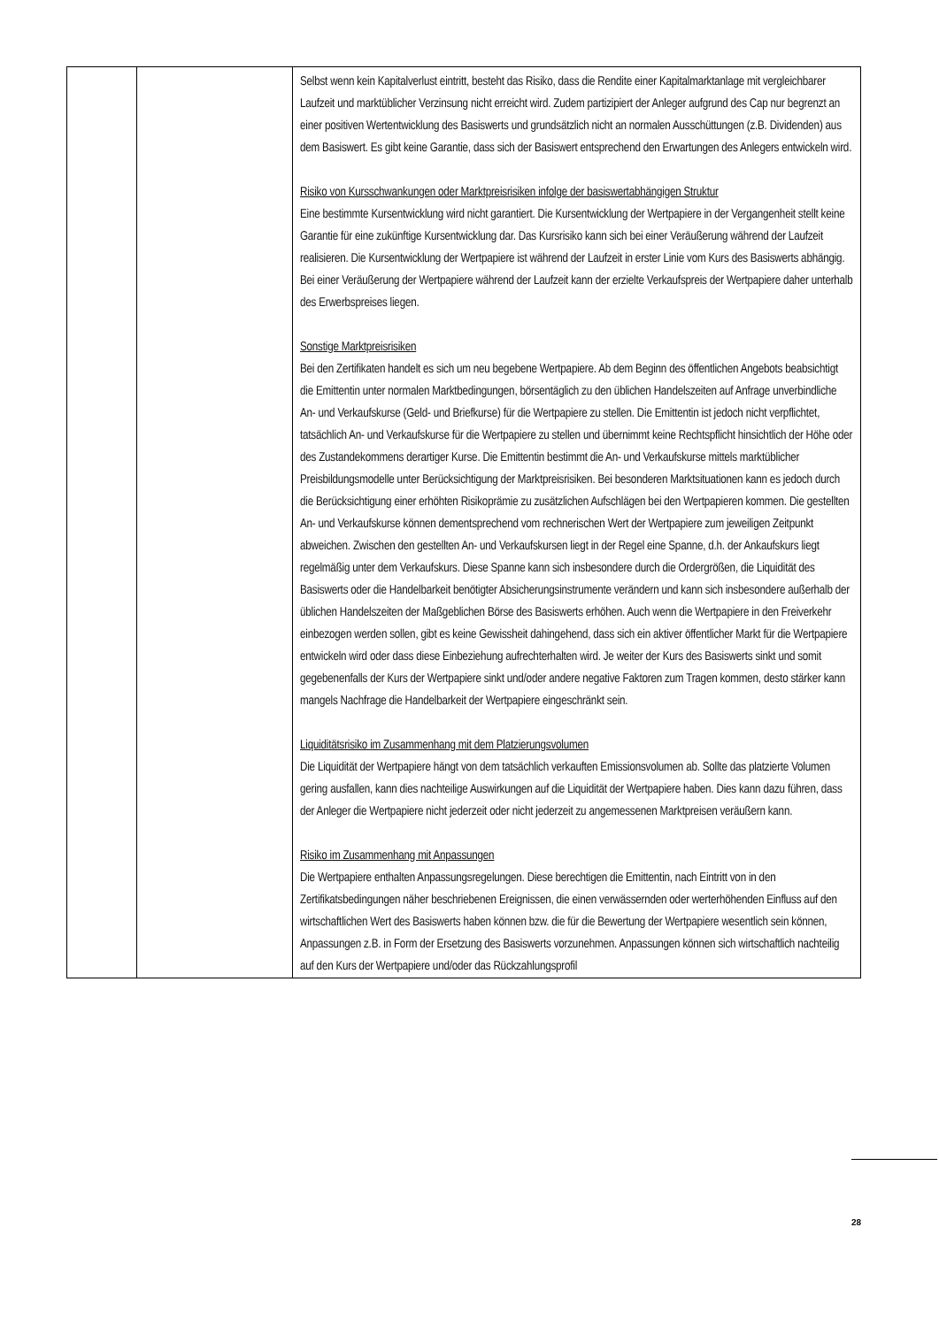| | | Selbst wenn kein Kapitalverlust eintritt, besteht das Risiko, dass die Rendite einer Kapitalmarktanlage mit vergleichbarer Laufzeit und marktüblicher Verzinsung nicht erreicht wird. Zudem partizipiert der Anleger aufgrund des Cap nur begrenzt an einer positiven Wertentwicklung des Basiswerts und grundsätzlich nicht an normalen Ausschüttungen (z.B. Dividenden) aus dem Basiswert. Es gibt keine Garantie, dass sich der Basiswert entsprechend den Erwartungen des Anlegers entwickeln wird. Risiko von Kursschwankungen oder Marktpreisrisiken infolge der basiswertabhängigen Struktur Eine bestimmte Kursentwicklung wird nicht garantiert. Die Kursentwicklung der Wertpapiere in der Vergangenheit stellt keine Garantie für eine zukünftige Kursentwicklung dar. Das Kursrisiko kann sich bei einer Veräußerung während der Laufzeit realisieren. Die Kursentwicklung der Wertpapiere ist während der Laufzeit in erster Linie vom Kurs des Basiswerts abhängig. Bei einer Veräußerung der Wertpapiere während der Laufzeit kann der erzielte Verkaufspreis der Wertpapiere daher unterhalb des Erwerbspreises liegen. Sonstige Marktpreisrisiken Bei den Zertifikaten handelt es sich um neu begebene Wertpapiere. Ab dem Beginn des öffentlichen Angebots beabsichtigt die Emittentin unter normalen Marktbedingungen, börsentäglich zu den üblichen Handelszeiten auf Anfrage unverbindliche An- und Verkaufskurse (Geld- und Briefkurse) für die Wertpapiere zu stellen. Die Emittentin ist jedoch nicht verpflichtet, tatsächlich An- und Verkaufskurse für die Wertpapiere zu stellen und übernimmt keine Rechtspflicht hinsichtlich der Höhe oder des Zustandekommens derartiger Kurse. Die Emittentin bestimmt die An- und Verkaufskurse mittels marktüblicher Preisbildungsmodelle unter Berücksichtigung der Marktpreisrisiken. Bei besonderen Marktsituationen kann es jedoch durch die Berücksichtigung einer erhöhten Risikoprämie zu zusätzlichen Aufschlägen bei den Wertpapieren kommen. Die gestellten An- und Verkaufskurse können dementsprechend vom rechnerischen Wert der Wertpapiere zum jeweiligen Zeitpunkt abweichen. Zwischen den gestellten An- und Verkaufskursen liegt in der Regel eine Spanne, d.h. der Ankaufskurs liegt regelmäßig unter dem Verkaufskurs. Diese Spanne kann sich insbesondere durch die Ordergrößen, die Liquidität des Basiswerts oder die Handelbarkeit benötigter Absicherungsinstrumente verändern und kann sich insbesondere außerhalb der üblichen Handelszeiten der Maßgeblichen Börse des Basiswerts erhöhen. Auch wenn die Wertpapiere in den Freiverkehr einbezogen werden sollen, gibt es keine Gewissheit dahingehend, dass sich ein aktiver öffentlicher Markt für die Wertpapiere entwickeln wird oder dass diese Einbeziehung aufrechterhalten wird. Je weiter der Kurs des Basiswerts sinkt und somit gegebenenfalls der Kurs der Wertpapiere sinkt und/oder andere negative Faktoren zum Tragen kommen, desto stärker kann mangels Nachfrage die Handelbarkeit der Wertpapiere eingeschränkt sein. Liquiditätsrisiko im Zusammenhang mit dem Platzierungsvolumen Die Liquidität der Wertpapiere hängt von dem tatsächlich verkauften Emissionsvolumen ab. Sollte das platzierte Volumen gering ausfallen, kann dies nachteilige Auswirkungen auf die Liquidität der Wertpapiere haben. Dies kann dazu führen, dass der Anleger die Wertpapiere nicht jederzeit oder nicht jederzeit zu angemessenen Marktpreisen veräußern kann. Risiko im Zusammenhang mit Anpassungen Die Wertpapiere enthalten Anpassungsregelungen. Diese berechtigen die Emittentin, nach Eintritt von in den Zertifikatsbedingungen näher beschriebenen Ereignissen, die einen verwässernden oder werterhöhenden Einfluss auf den wirtschaftlichen Wert des Basiswerts haben können bzw. die für die Bewertung der Wertpapiere wesentlich sein können, Anpassungen z.B. in Form der Ersetzung des Basiswerts vorzunehmen. Anpassungen können sich wirtschaftlich nachteilig auf den Kurs der Wertpapiere und/oder das Rückzahlungsprofil |
28